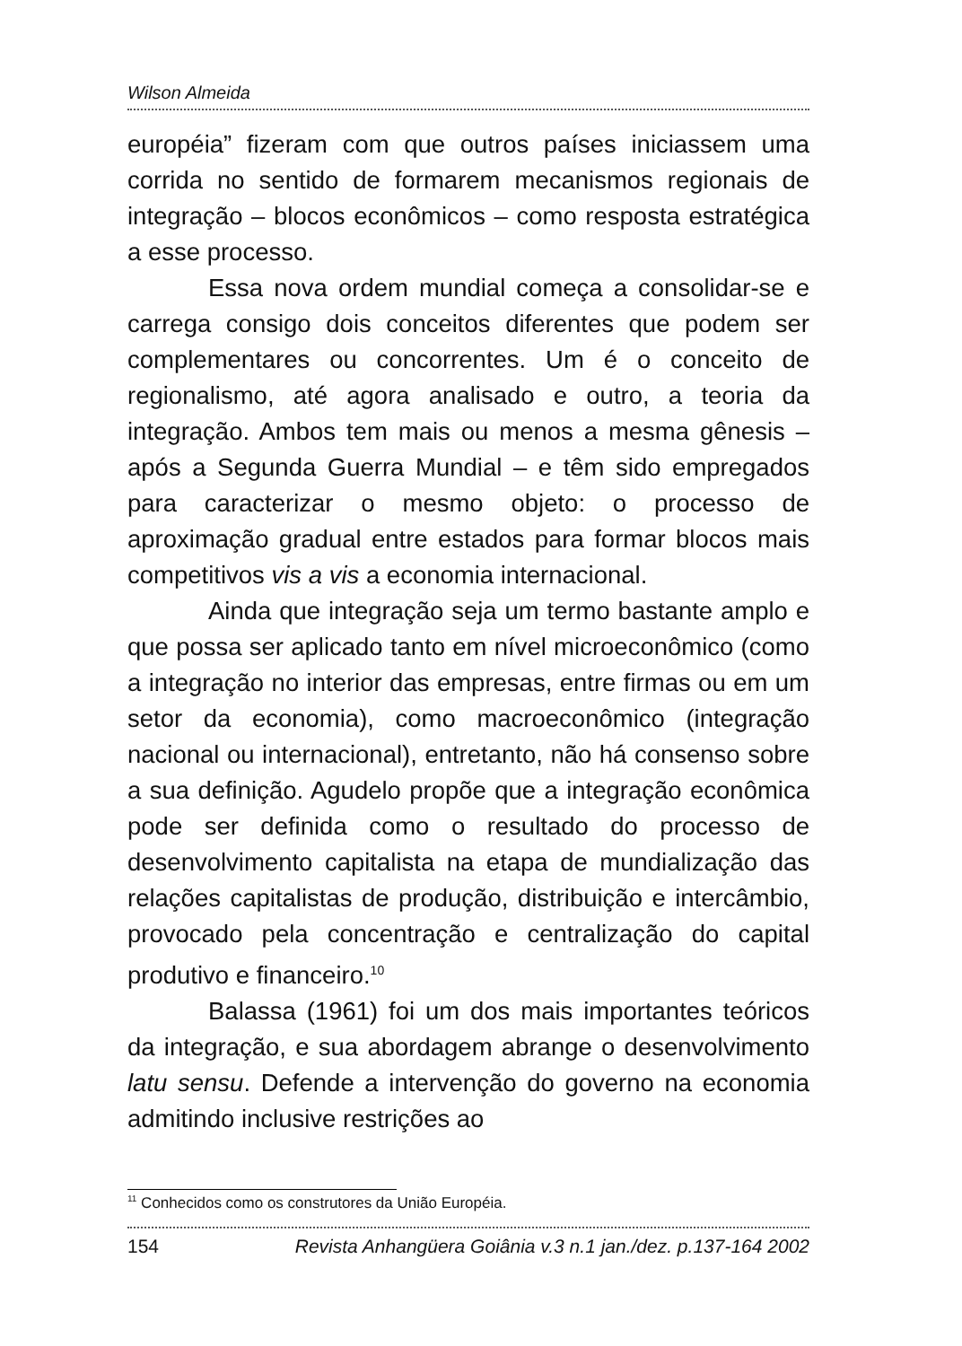Wilson Almeida
européia” fizeram com que outros países iniciassem uma corrida no sentido de formarem mecanismos regionais de integração – blocos econômicos – como resposta estratégica a esse processo.
Essa nova ordem mundial começa a consolidar-se e carrega consigo dois conceitos diferentes que podem ser complementares ou concorrentes. Um é o conceito de regionalismo, até agora analisado e outro, a teoria da integração. Ambos tem mais ou menos a mesma gênesis – após a Segunda Guerra Mundial – e têm sido empregados para caracterizar o mesmo objeto: o processo de aproximação gradual entre estados para formar blocos mais competitivos vis a vis a economia internacional.
Ainda que integração seja um termo bastante amplo e que possa ser aplicado tanto em nível microeconômico (como a integração no interior das empresas, entre firmas ou em um setor da economia), como macroeconômico (integração nacional ou internacional), entretanto, não há consenso sobre a sua definição. Agudelo propõe que a integração econômica pode ser definida como o resultado do processo de desenvolvimento capitalista na etapa de mundialização das relações capitalistas de produção, distribuição e intercâmbio, provocado pela concentração e centralização do capital produtivo e financeiro.<sup>10</sup>
Balassa (1961) foi um dos mais importantes teóricos da integração, e sua abordagem abrange o desenvolvimento latu sensu. Defende a intervenção do governo na economia admitindo inclusive restrições ao
<sup>11</sup> Conhecidos como os construtores da União Européia.
154 Revista Anhangüera Goiânia v.3 n.1 jan./dez. p.137-164 2002